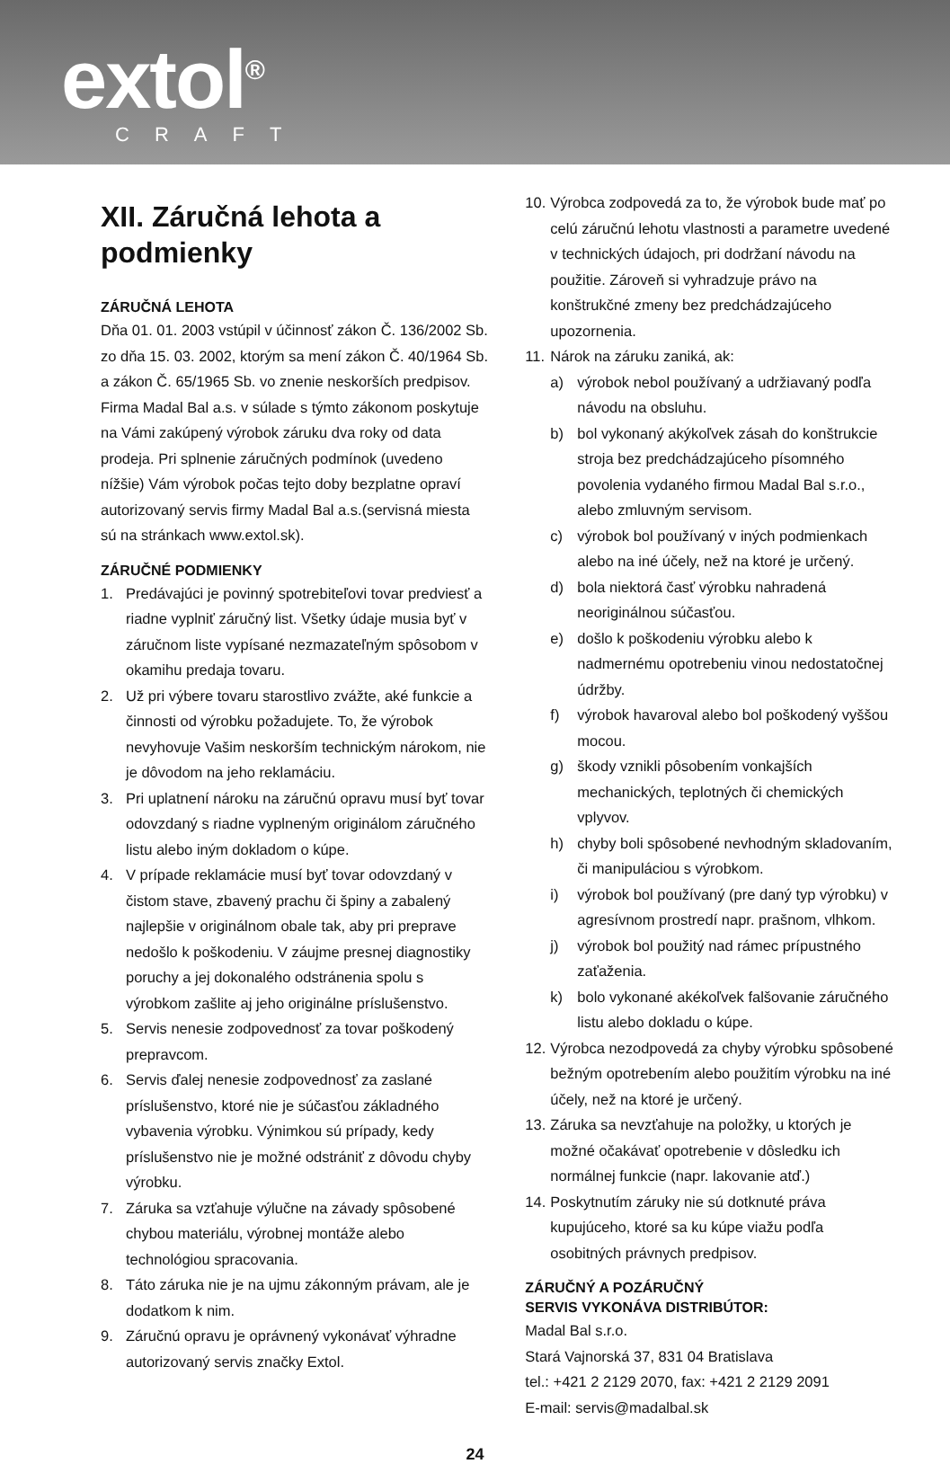extol<sup>®</sup> CRAFT
XII. Záručná lehota a podmienky
ZÁRUČNÁ LEHOTA
Dňa 01. 01. 2003 vstúpil v účinnosť zákon Č. 136/2002 Sb. zo dňa 15. 03. 2002, ktorým sa mení zákon Č. 40/1964 Sb. a zákon Č. 65/1965 Sb. vo znenie neskorších predpisov. Firma Madal Bal a.s. v súlade s týmto zákonom poskytuje na Vámi zakúpený výrobok záruku dva roky od data prodeja. Pri splnenie záručných podmínok (uvedeno nížšie) Vám výrobok počas tejto doby bezplatne opraví autorizovaný servis firmy Madal Bal a.s.(servisná miesta sú na stránkach www.extol.sk).
ZÁRUČNÉ PODMIENKY
1. Predávajúci je povinný spotrebiteľovi tovar predviesť a riadne vyplniť záručný list. Všetky údaje musia byť v záručnom liste vypísané nezmazateľným spôsobom v okamihu predaja tovaru.
2. Už pri výbere tovaru starostlivo zvážte, aké funkcie a činnosti od výrobku požadujete. To, že výrobok nevyhovuje Vašim neskorším technickým nárokom, nie je dôvodom na jeho reklamáciu.
3. Pri uplatnení nároku na záručnú opravu musí byť tovar odovzdaný s riadne vyplneným originálom záručného listu alebo iným dokladom o kúpe.
4. V prípade reklamácie musí byť tovar odovzdaný v čistom stave, zbavený prachu či špiny a zabalený najlepšie v originálnom obale tak, aby pri preprave nedošlo k poškodeniu. V záujme presnej diagnostiky poruchy a jej dokonalého odstránenia spolu s výrobkom zašlite aj jeho originálne príslušenstvo.
5. Servis nenesie zodpovednosť za tovar poškodený prepravcom.
6. Servis ďalej nenesie zodpovednosť za zaslané príslušenstvo, ktoré nie je súčasťou základného vybavenia výrobku. Výnimkou sú prípady, kedy príslušenstvo nie je možné odstrániť z dôvodu chyby výrobku.
7. Záruka sa vzťahuje výlučne na závady spôsobené chybou materiálu, výrobnej montáže alebo technológiou spracovania.
8. Táto záruka nie je na ujmu zákonným právam, ale je dodatkom k nim.
9. Záručnú opravu je oprávnený vykonávať výhradne autorizovaný servis značky Extol.
10. Výrobca zodpovedá za to, že výrobok bude mať po celú záručnú lehotu vlastnosti a parametre uvedené v technických údajoch, pri dodržaní návodu na použitie. Zároveň si vyhradzuje právo na konštrukčné zmeny bez predchádzajúceho upozornenia.
11. Nárok na záruku zaniká, ak:
a) výrobok nebol používaný a udržiavaný podľa návodu na obsluhu.
b) bol vykonaný akýkoľvek zásah do konštrukcie stroja bez predchádzajúceho písomného povolenia vydaného firmou Madal Bal s.r.o., alebo zmluvným servisom.
c) výrobok bol používaný v iných podmienkach alebo na iné účely, než na ktoré je určený.
d) bola niektorá časť výrobku nahradená neoriginálnou súčasťou.
e) došlo k poškodeniu výrobku alebo k nadmernému opotrebeniu vinou nedostatočnej údržby.
f) výrobok havaroval alebo bol poškodený vyššou mocou.
g) škody vznikli pôsobením vonkajších mechanických, teplotných či chemických vplyvov.
h) chyby boli spôsobené nevhodným skladovaním, či manipuláciou s výrobkom.
i) výrobok bol používaný (pre daný typ výrobku) v agresívnom prostredí napr. prašnom, vlhkom.
j) výrobok bol použitý nad rámec prípustného zaťaženia.
k) bolo vykonané akékoľvek falšovanie záručného listu alebo dokladu o kúpe.
12. Výrobca nezodpovedá za chyby výrobku spôsobené bežným opotrebením alebo použitím výrobku na iné účely, než na ktoré je určený.
13. Záruka sa nevzťahuje na položky, u ktorých je možné očakávať opotrebenie v dôsledku ich normálnej funkcie (napr. lakovanie atď.)
14. Poskytnutím záruky nie sú dotknuté práva kupujúceho, ktoré sa ku kúpe viažu podľa osobitných právnych predpisov.
ZÁRUČNÝ A POZÁRUČNÝ
SERVIS VYKONÁVA DISTRIBÚTOR:
Madal Bal s.r.o.
Stará Vajnorská 37, 831 04 Bratislava
tel.: +421 2 2129 2070, fax: +421 2 2129 2091
E-mail: servis@madalbal.sk
24